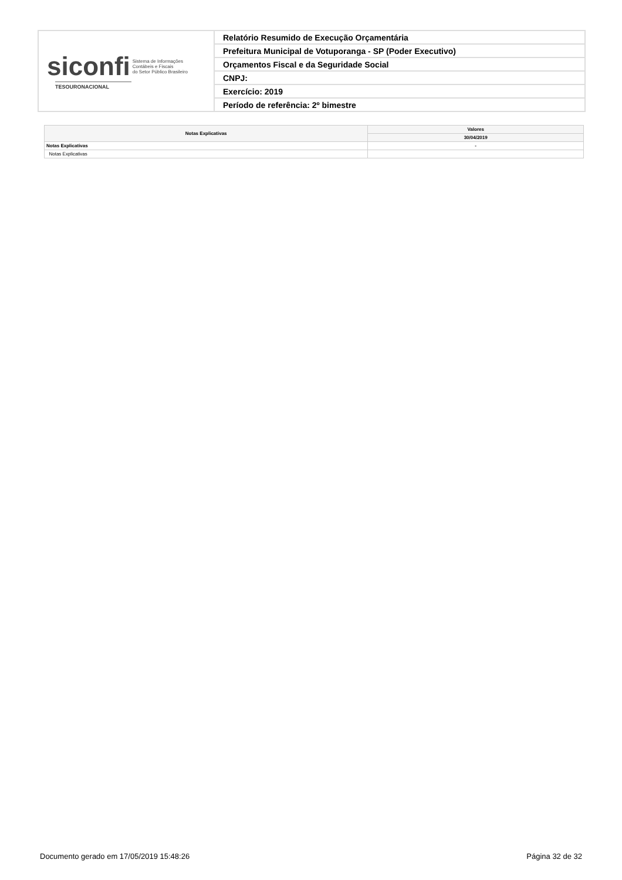| siconfi Sistema de Informações Contábeis e Fiscais do Setor Público Brasileiro TESOURONACIONAL | Relatório Resumido de Execução Orçamentária |
| | Prefeitura Municipal de Votuporanga - SP (Poder Executivo) |
| | Orçamentos Fiscal e da Seguridade Social |
| | CNPJ: |
| | Exercício: 2019 |
| | Período de referência: 2º bimestre |
| Notas Explicativas | Valores |
| --- | --- |
| | 30/04/2019 |
| Notas Explicativas | - |
| Notas Explicativas | |
Documento gerado em 17/05/2019 15:48:26 Página 32 de 32